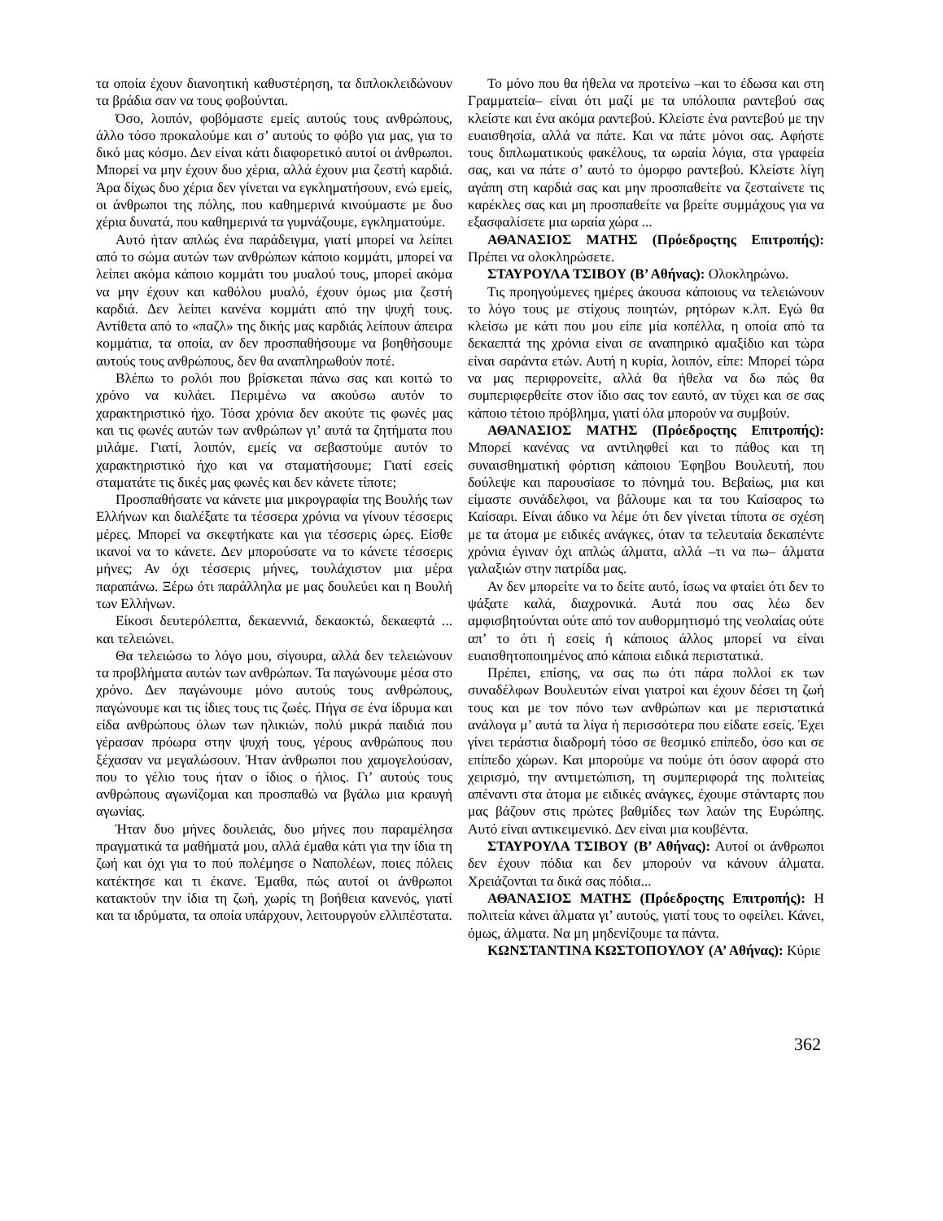τα οποία έχουν διανοητική καθυστέρηση, τα διπλοκλειδώνουν τα βράδια σαν να τους φοβούνται.
Όσο, λοιπόν, φοβόμαστε εμείς αυτούς τους ανθρώπους, άλλο τόσο προκαλούμε και σ’ αυτούς το φόβο για μας, για το δικό μας κόσμο. Δεν είναι κάτι διαφορετικό αυτοί οι άνθρωποι. Μπορεί να μην έχουν δυο χέρια, αλλά έχουν μια ζεστή καρδιά. Άρα δίχως δυο χέρια δεν γίνεται να εγκληματήσουν, ενώ εμείς, οι άνθρωποι της πόλης, που καθημερινά κινούμαστε με δυο χέρια δυνατά, που καθημερινά τα γυμνάζουμε, εγκληματούμε.
Αυτό ήταν απλώς ένα παράδειγμα, γιατί μπορεί να λείπει από το σώμα αυτών των ανθρώπων κάποιο κομμάτι, μπορεί να λείπει ακόμα κάποιο κομμάτι του μυαλού τους, μπορεί ακόμα να μην έχουν και καθόλου μυαλό, έχουν όμως μια ζεστή καρδιά. Δεν λείπει κανένα κομμάτι από την ψυχή τους. Αντίθετα από το «παζλ» της δικής μας καρδιάς λείπουν άπειρα κομμάτια, τα οποία, αν δεν προσπαθήσουμε να βοηθήσουμε αυτούς τους ανθρώπους, δεν θα αναπληρωθούν ποτέ.
Βλέπω το ρολόι που βρίσκεται πάνω σας και κοιτώ το χρόνο να κυλάει. Περιμένω να ακούσω αυτόν το χαρακτηριστικό ήχο. Τόσα χρόνια δεν ακούτε τις φωνές μας και τις φωνές αυτών των ανθρώπων γι’ αυτά τα ζητήματα που μιλάμε. Γιατί, λοιπόν, εμείς να σεβαστούμε αυτόν το χαρακτηριστικό ήχο και να σταματήσουμε; Γιατί εσείς σταματάτε τις δικές μας φωνές και δεν κάνετε τίποτε;
Προσπαθήσατε να κάνετε μια μικρογραφία της Βουλής των Ελλήνων και διαλέξατε τα τέσσερα χρόνια να γίνουν τέσσερις μέρες. Μπορεί να σκεφτήκατε και για τέσσερις ώρες. Είσθε ικανοί να το κάνετε. Δεν μπορούσατε να το κάνετε τέσσερις μήνες; Αν όχι τέσσερις μήνες, τουλάχιστον μια μέρα παραπάνω. Ξέρω ότι παράλληλα με μας δουλεύει και η Βουλή των Ελλήνων.
Είκοσι δευτερόλεπτα, δεκαεννιά, δεκαοκτώ, δεκαεφτά ... και τελειώνει.
Θα τελειώσω το λόγο μου, σίγουρα, αλλά δεν τελειώνουν τα προβλήματα αυτών των ανθρώπων. Τα παγώνουμε μέσα στο χρόνο. Δεν παγώνουμε μόνο αυτούς τους ανθρώπους, παγώνουμε και τις ίδιες τους τις ζωές. Πήγα σε ένα ίδρυμα και είδα ανθρώπους όλων των ηλικιών, πολύ μικρά παιδιά που γέρασαν πρόωρα στην ψυχή τους, γέρους ανθρώπους που ξέχασαν να μεγαλώσουν. Ήταν άνθρωποι που χαμογελούσαν, που το γέλιο τους ήταν ο ίδιος ο ήλιος. Γι’ αυτούς τους ανθρώπους αγωνίζομαι και προσπαθώ να βγάλω μια κραυγή αγωνίας.
Ήταν δυο μήνες δουλειάς, δυο μήνες που παραμέλησα πραγματικά τα μαθήματά μου, αλλά έμαθα κάτι για την ίδια τη ζωή και όχι για το πού πολέμησε ο Ναπολέων, ποιες πόλεις κατέκτησε και τι έκανε. Έμαθα, πώς αυτοί οι άνθρωποι κατακτούν την ίδια τη ζωή, χωρίς τη βοήθεια κανενός, γιατί και τα ιδρύματα, τα οποία υπάρχουν, λειτουργούν ελλιπέστατα.
Το μόνο που θα ήθελα να προτείνω –και το έδωσα και στη Γραμματεία– είναι ότι μαζί με τα υπόλοιπα ραντεβού σας κλείστε και ένα ακόμα ραντεβού. Κλείστε ένα ραντεβού με την ευαισθησία, αλλά να πάτε. Και να πάτε μόνοι σας. Αφήστε τους διπλωματικούς φακέλους, τα ωραία λόγια, στα γραφεία σας, και να πάτε σ’ αυτό το όμορφο ραντεβού. Κλείστε λίγη αγάπη στη καρδιά σας και μην προσπαθείτε να ζεσταίνετε τις καρέκλες σας και μη προσπαθείτε να βρείτε συμμάχους για να εξασφαλίσετε μια ωραία χώρα ...
ΑΘΑΝΑΣΙΟΣ ΜΑΤΗΣ (Πρόεδροςτης Επιτροπής): Πρέπει να ολοκληρώσετε.
ΣΤΑΥΡΟΥΛΑ ΤΣΙΒΟΥ (Β’ Αθήνας): Ολοκληρώνω.
Τις προηγούμενες ημέρες άκουσα κάποιους να τελειώνουν το λόγο τους με στίχους ποιητών, ρητόρων κ.λπ. Εγώ θα κλείσω με κάτι που μου είπε μία κοπέλλα, η οποία από τα δεκαεπτά της χρόνια είναι σε αναπηρικό αμαξίδιο και τώρα είναι σαράντα ετών. Αυτή η κυρία, λοιπόν, είπε: Μπορεί τώρα να μας περιφρονείτε, αλλά θα ήθελα να δω πώς θα συμπεριφερθείτε στον ίδιο σας τον εαυτό, αν τύχει και σε σας κάποιο τέτοιο πρόβλημα, γιατί όλα μπορούν να συμβούν.
ΑΘΑΝΑΣΙΟΣ ΜΑΤΗΣ (Πρόεδροςτης Επιτροπής): Μπορεί κανένας να αντιληφθεί και το πάθος και τη συναισθηματική φόρτιση κάποιου Έφηβου Βουλευτή, που δούλεψε και παρουσίασε το πόνημά του. Βεβαίως, μια και είμαστε συνάδελφοι, να βάλουμε και τα του Καίσαρος τω Καίσαρι. Είναι άδικο να λέμε ότι δεν γίνεται τίποτα σε σχέση με τα άτομα με ειδικές ανάγκες, όταν τα τελευταία δεκαπέντε χρόνια έγιναν όχι απλώς άλματα, αλλά –τι να πω– άλματα γαλαξιών στην πατρίδα μας.
Αν δεν μπορείτε να το δείτε αυτό, ίσως να φταίει ότι δεν το ψάξατε καλά, διαχρονικά. Αυτά που σας λέω δεν αμφισβητούνται ούτε από τον αυθορμητισμό της νεολαίας ούτε απ’ το ότι ή εσείς ή κάποιος άλλος μπορεί να είναι ευαισθητοποιημένος από κάποια ειδικά περιστατικά.
Πρέπει, επίσης, να σας πω ότι πάρα πολλοί εκ των συναδέλφων Βουλευτών είναι γιατροί και έχουν δέσει τη ζωή τους και με τον πόνο των ανθρώπων και με περιστατικά ανάλογα μ’ αυτά τα λίγα ή περισσότερα που είδατε εσείς. Έχει γίνει τεράστια διαδρομή τόσο σε θεσμικό επίπεδο, όσο και σε επίπεδο χώρων. Και μπορούμε να πούμε ότι όσον αφορά στο χειρισμό, την αντιμετώπιση, τη συμπεριφορά της πολιτείας απέναντι στα άτομα με ειδικές ανάγκες, έχουμε στάνταρτς που μας βάζουν στις πρώτες βαθμίδες των λαών της Ευρώπης. Αυτό είναι αντικειμενικό. Δεν είναι μια κουβέντα.
ΣΤΑΥΡΟΥΛΑ ΤΣΙΒΟΥ (Β’ Αθήνας): Αυτοί οι άνθρωποι δεν έχουν πόδια και δεν μπορούν να κάνουν άλματα. Χρειάζονται τα δικά σας πόδια...
ΑΘΑΝΑΣΙΟΣ ΜΑΤΗΣ (Πρόεδροςτης Επιτροπής): Η πολιτεία κάνει άλματα γι’ αυτούς, γιατί τους το οφείλει. Κάνει, όμως, άλματα. Να μη μηδενίζουμε τα πάντα.
ΚΩΝΣΤΑΝΤΙΝΑ ΚΩΣΤΟΠΟΥΛΟΥ (Α’ Αθήνας): Κύριε
362